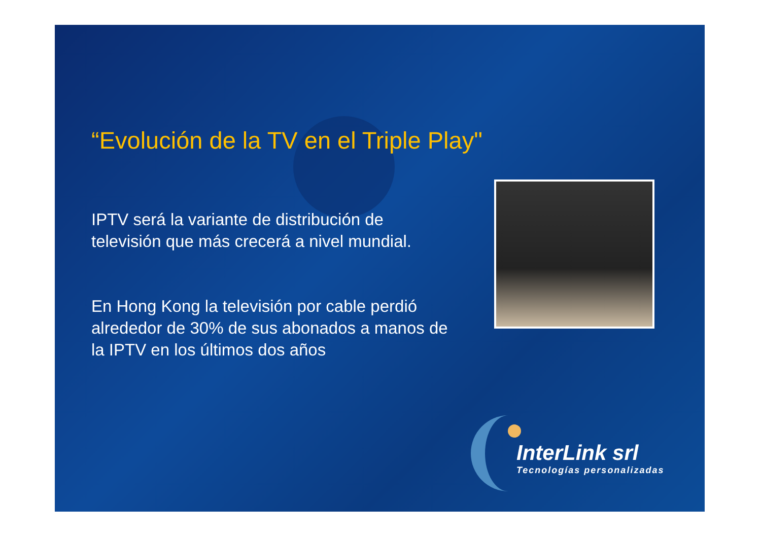“Evolución de la TV en el Triple Play"
IPTV será la variante de distribución de televisión que más crecerá a nivel mundial.
En Hong Kong la televisión por cable perdió alrededor de 30% de sus abonados a manos de la IPTV en los últimos dos años
InterLink srl
Tecnologías personalizadas